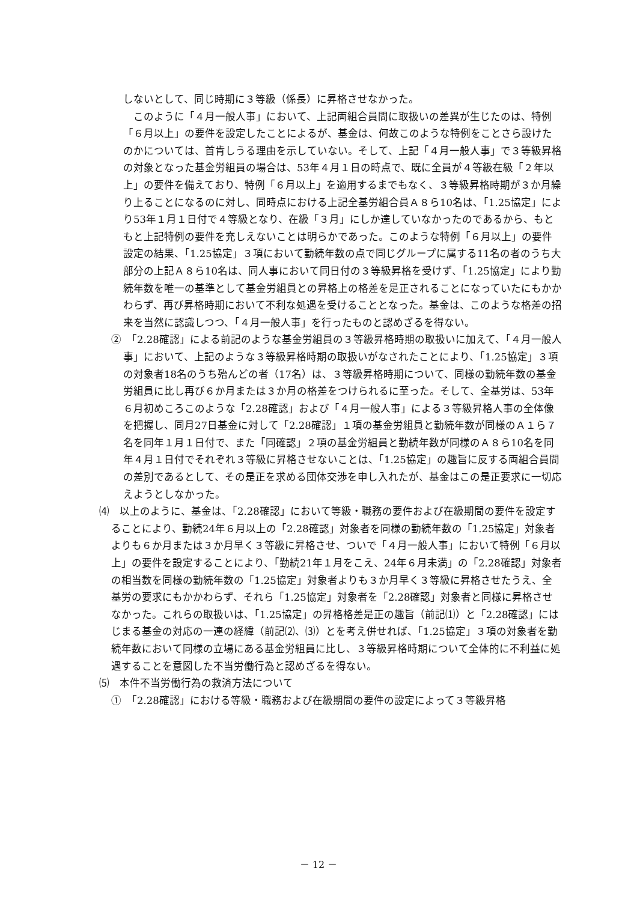しないとして、同じ時期に３等級（係長）に昇格させなかった。
　このように「４月一般人事」において、上記両組合員間に取扱いの差異が生じたのは、特例「６月以上」の要件を設定したことによるが、基金は、何故このような特例をことさら設けたのかについては、首肯しうる理由を示していない。そして、上記「４月一般人事」で３等級昇格の対象となった基金労組員の場合は、53年４月１日の時点で、既に全員が４等級在級「２年以上」の要件を備えており、特例「６月以上」を適用するまでもなく、３等級昇格時期が３か月繰り上ることになるのに対し、同時点における上記全基労組合員Ａ８ら10名は、「1.25協定」により53年１月１日付で４等級となり、在級「３月」にしか達していなかったのであるから、もともと上記特例の要件を充しえないことは明らかであった。このような特例「６月以上」の要件設定の結果、「1.25協定」３項において勤続年数の点で同じグループに属する11名の者のうち大部分の上記Ａ８ら10名は、同人事において同日付の３等級昇格を受けず、「1.25協定」により勤続年数を唯一の基準として基金労組員との昇格上の格差を是正されることになっていたにもかかわらず、再び昇格時期において不利な処遇を受けることとなった。基金は、このような格差の招来を当然に認識しつつ、「４月一般人事」を行ったものと認めざるを得ない。
②　「2.28確認」による前記のような基金労組員の３等級昇格時期の取扱いに加えて、「４月一般人事」において、上記のような３等級昇格時期の取扱いがなされたことにより、「1.25協定」３項の対象者18名のうち殆んどの者（17名）は、３等級昇格時期について、同様の勤続年数の基金労組員に比し再び６か月または３か月の格差をつけられるに至った。そして、全基労は、53年６月初めころこのような「2.28確認」および「４月一般人事」による３等級昇格人事の全体像を把握し、同月27日基金に対して「2.28確認」１項の基金労組員と勤続年数が同様のＡ１ら７名を同年１月１日付で、また「同確認」２項の基金労組員と勤続年数が同様のＡ８ら10名を同年４月１日付でそれぞれ３等級に昇格させないことは、「1.25協定」の趣旨に反する両組合員間の差別であるとして、その是正を求める団体交渉を申し入れたが、基金はこの是正要求に一切応えようとしなかった。
⑷　以上のように、基金は、「2.28確認」において等級・職務の要件および在級期間の要件を設定することにより、勤続24年６月以上の「2.28確認」対象者を同様の勤続年数の「1.25協定」対象者よりも６か月または３か月早く３等級に昇格させ、ついで「４月一般人事」において特例「６月以上」の要件を設定することにより、「勤続21年１月をこえ、24年６月未満」の「2.28確認」対象者の相当数を同様の勤続年数の「1.25協定」対象者よりも３か月早く３等級に昇格させたうえ、全基労の要求にもかかわらず、それら「1.25協定」対象者を「2.28確認」対象者と同様に昇格させなかった。これらの取扱いは、「1.25協定」の昇格格差是正の趣旨（前記⑴）と「2.28確認」にはじまる基金の対応の一連の経緯（前記⑵、⑶）とを考え併せれば、「1.25協定」３項の対象者を勤続年数において同様の立場にある基金労組員に比し、３等級昇格時期について全体的に不利益に処遇することを意図した不当労働行為と認めざるを得ない。
⑸　本件不当労働行為の救済方法について
①　「2.28確認」における等級・職務および在級期間の要件の設定によって３等級昇格
－ 12 －